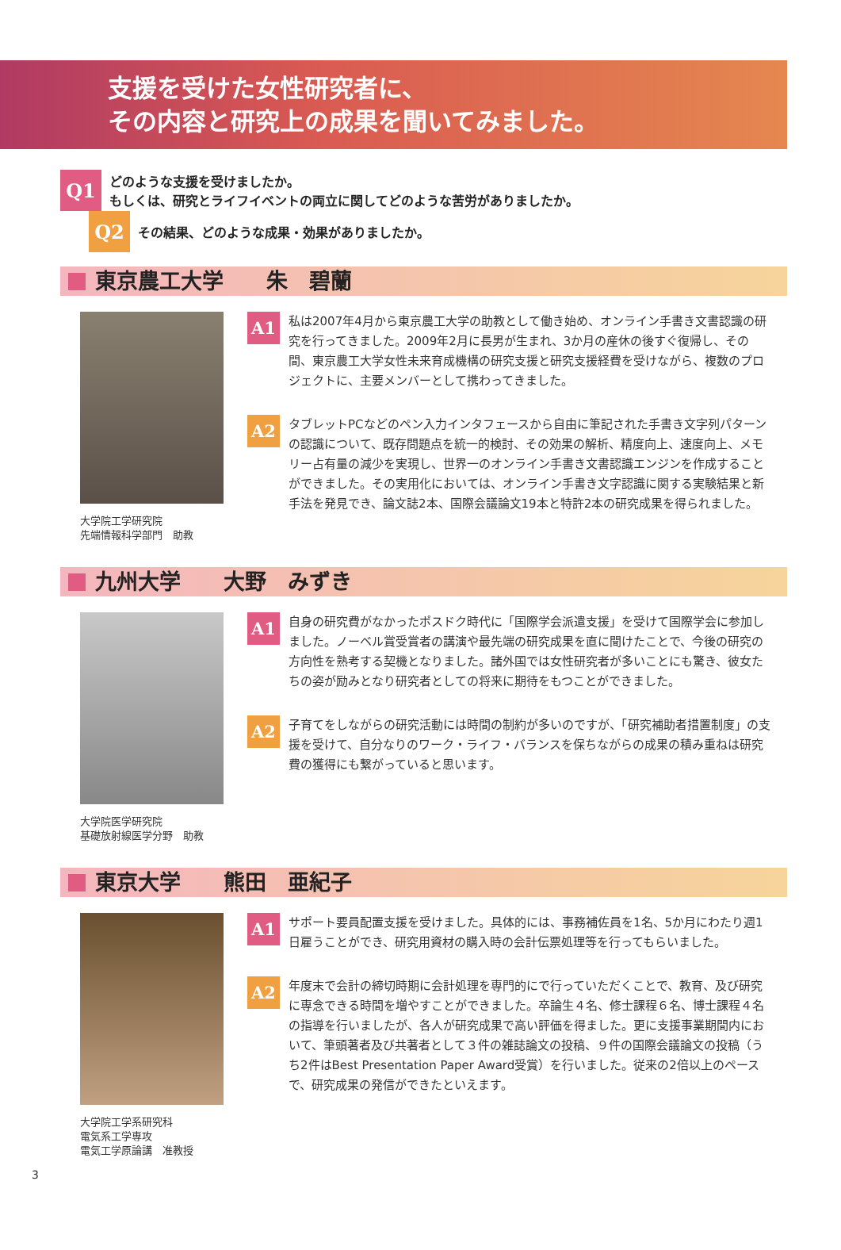支援を受けた女性研究者に、
その内容と研究上の成果を聞いてみました。
Q1
どのような支援を受けましたか。
もしくは、研究とライフイベントの両立に関してどのような苦労がありましたか。
Q2
その結果、どのような成果・効果がありましたか。
東京農工大学　　朱　碧蘭
大学院工学研究院
先端情報科学部門　助教
A1
私は2007年4月から東京農工大学の助教として働き始め、オンライン手書き文書認識の研究を行ってきました。2009年2月に長男が生まれ、3か月の産休の後すぐ復帰し、その間、東京農工大学女性未来育成機構の研究支援と研究支援経費を受けながら、複数のプロジェクトに、主要メンバーとして携わってきました。
A2
タブレットPCなどのペン入力インタフェースから自由に筆記された手書き文字列パターンの認識について、既存問題点を統一的検討、その効果の解析、精度向上、速度向上、メモリー占有量の減少を実現し、世界一のオンライン手書き文書認識エンジンを作成することができました。その実用化においては、オンライン手書き文字認識に関する実験結果と新手法を発見でき、論文誌2本、国際会議論文19本と特許2本の研究成果を得られました。
九州大学　　大野　みずき
大学院医学研究院
基礎放射線医学分野　助教
A1
自身の研究費がなかったポスドク時代に「国際学会派遣支援」を受けて国際学会に参加しました。ノーベル賞受賞者の講演や最先端の研究成果を直に聞けたことで、今後の研究の方向性を熟考する契機となりました。諸外国では女性研究者が多いことにも驚き、彼女たちの姿が励みとなり研究者としての将来に期待をもつことができました。
A2
子育てをしながらの研究活動には時間の制約が多いのですが、「研究補助者措置制度」の支援を受けて、自分なりのワーク・ライフ・バランスを保ちながらの成果の積み重ねは研究費の獲得にも繋がっていると思います。
東京大学　　熊田　亜紀子
大学院工学系研究科
電気系工学専攻
電気工学原論講　准教授
A1
サポート要員配置支援を受けました。具体的には、事務補佐員を1名、5か月にわたり週1日雇うことができ、研究用資材の購入時の会計伝票処理等を行ってもらいました。
A2
年度末で会計の締切時期に会計処理を専門的にで行っていただくことで、教育、及び研究に専念できる時間を増やすことができました。卒論生４名、修士課程６名、博士課程４名の指導を行いましたが、各人が研究成果で高い評価を得ました。更に支援事業期間内において、筆頭著者及び共著者として３件の雑誌論文の投稿、９件の国際会議論文の投稿（うち2件はBest Presentation Paper Award受賞）を行いました。従来の2倍以上のペースで、研究成果の発信ができたといえます。
3